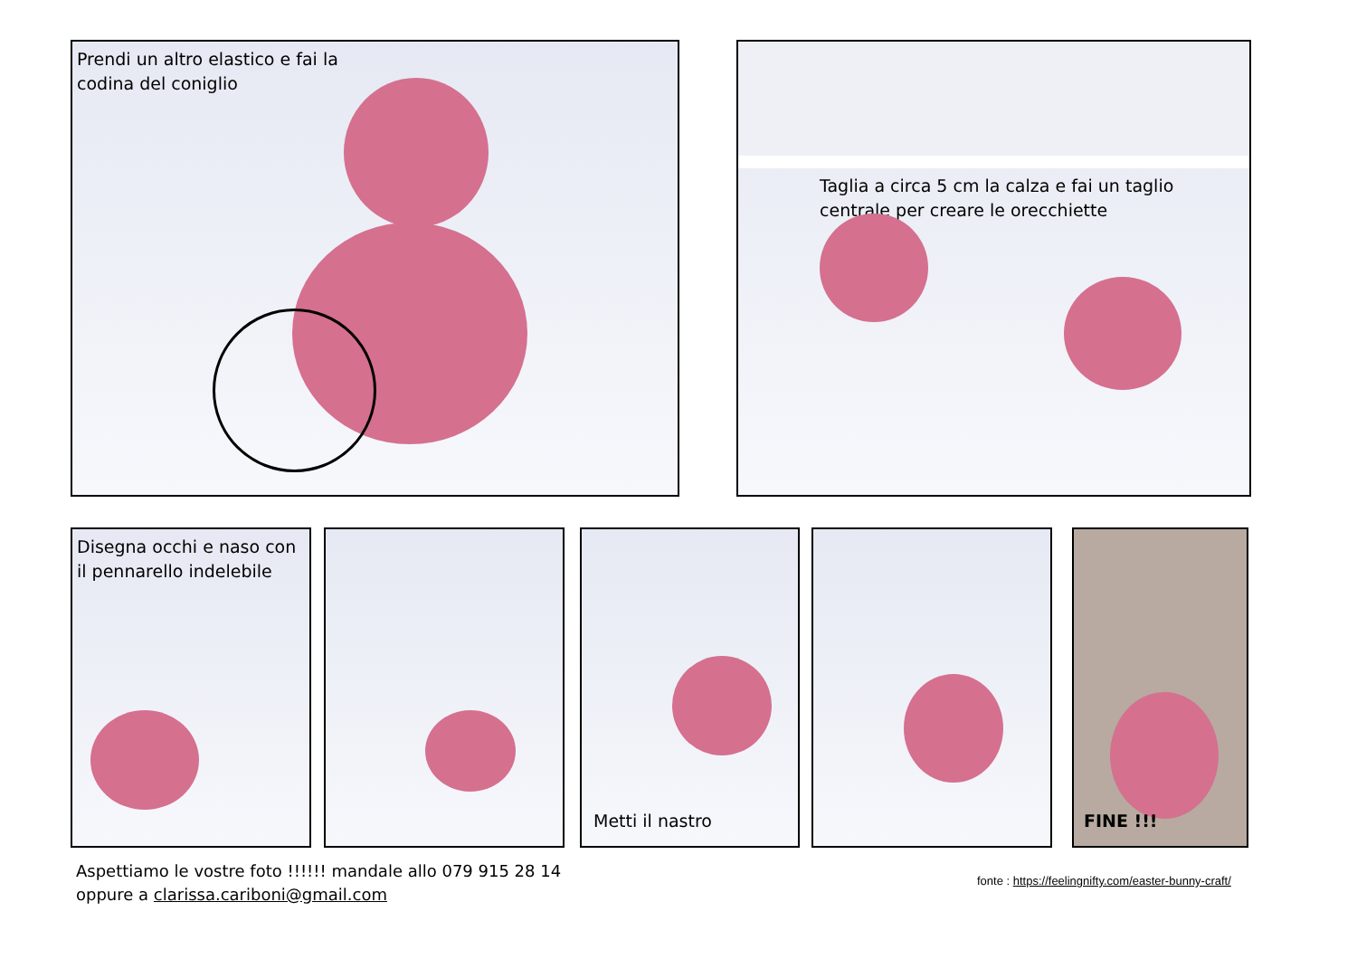Prendi un altro elastico e fai la
codina del coniglio
Taglia a circa 5 cm la calza e fai un taglio
centrale per creare le orecchiette
Disegna occhi e naso con
il pennarello indelebile
Metti il nastro FINE !!!
Aspettiamo le vostre foto !!!!!! mandale allo 079 915 28 14
oppure a clarissa.cariboni@gmail.com
fonte : https://feelingnifty.com/easter-bunny-craft/